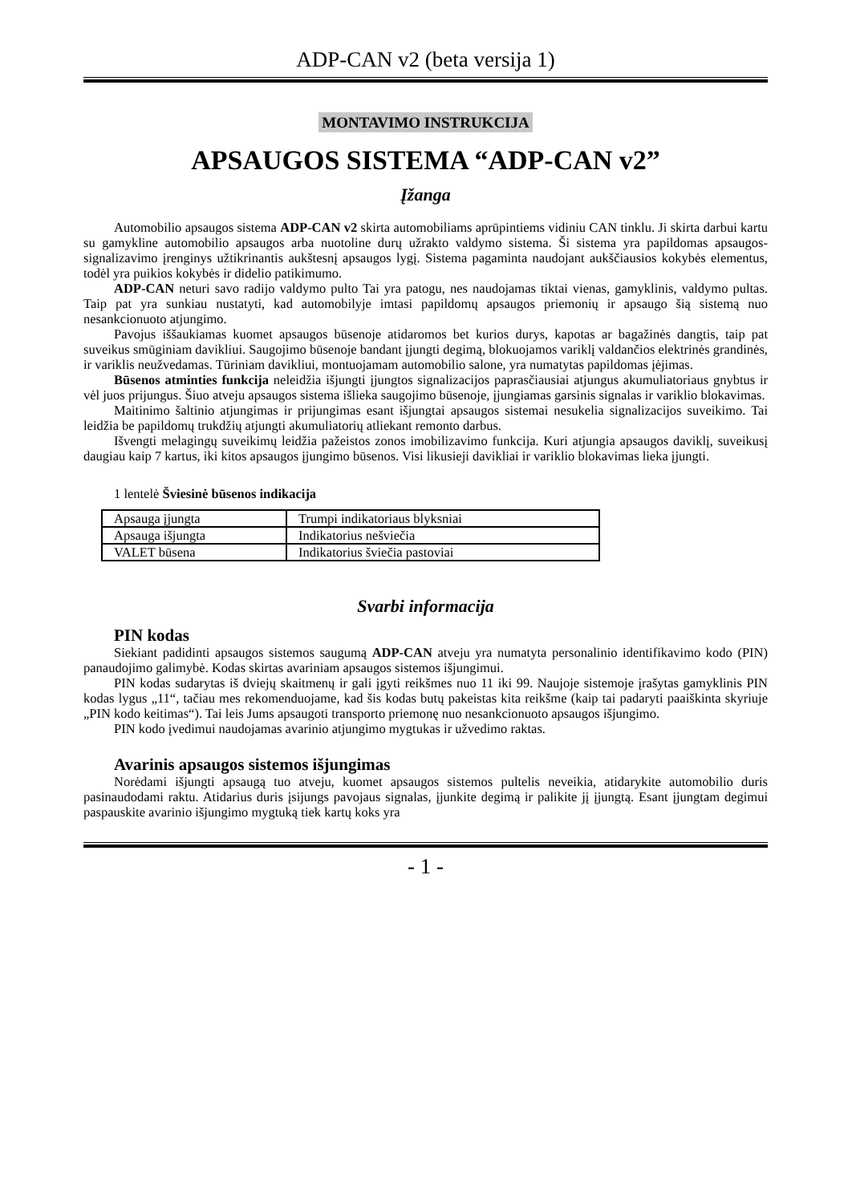ADP-CAN v2 (beta versija 1)
MONTAVIMO INSTRUKCIJA
APSAUGOS SISTEMA “ADP-CAN v2”
Įžanga
Automobilio apsaugos sistema ADP-CAN v2 skirta automobiliams aprūpintiems vidiniu CAN tinklu. Ji skirta darbui kartu su gamykline automobilio apsaugos arba nuotoline durų užrakto valdymo sistema. Ši sistema yra papildomas apsaugos-signalizavimo įrenginys užtikrinantis aukštesnį apsaugos lygį. Sistema pagaminta naudojant aukščiausios kokybės elementus, todėl yra puikios kokybės ir didelio patikimumo.
ADP-CAN neturi savo radijo valdymo pulto Tai yra patogu, nes naudojamas tiktai vienas, gamyklinis, valdymo pultas. Taip pat yra sunkiau nustatyti, kad automobilyje imtasi papildomų apsaugos priemonių ir apsaugo šią sistemą nuo nesankcionuoto atjungimo.
Pavojus iššaukiamas kuomet apsaugos būsenoje atidaromos bet kurios durys, kapotas ar bagažinės dangtis, taip pat suveikus smūginiam davikliui. Saugojimo būsenoje bandant įjungti degimą, blokuojamos variklį valdančios elektrinės grandinės, ir variklis neužvedamas. Tūriniam davikliui, montuojamam automobilio salone, yra numatytas papildomas įėjimas.
Būsenos atminties funkcija neleidžia išjungti įjungtos signalizacijos paprasčiausiai atjungus akumuliatoriaus gnybtus ir vėl juos prijungus. Šiuo atveju apsaugos sistema išlieka saugojimo būsenoje, įjungiamas garsinis signalas ir variklio blokavimas.
Maitinimo šaltinio atjungimas ir prijungimas esant išjungtai apsaugos sistemai nesukelia signalizacijos suveikimo. Tai leidžia be papildomų trukdžių atjungti akumuliatorių atliekant remonto darbus.
Išvengti melagingų suveikimų leidžia pažeistos zonos imobilizavimo funkcija. Kuri atjungia apsaugos daviklį, suveikusį daugiau kaip 7 kartus, iki kitos apsaugos įjungimo būsenos. Visi likusieji davikliai ir variklio blokavimas lieka įjungti.
1 lentelė Šviesinė būsenos indikacija
| Apsauga įjungta | Trumpi indikatoriaus blyksniai |
| Apsauga išjungta | Indikatorius nešviečia |
| VALET būsena | Indikatorius šviečia pastoviai |
Svarbi informacija
PIN kodas
Siekiant padidinti apsaugos sistemos saugumą ADP-CAN atveju yra numatyta personalinio identifikavimo kodo (PIN) panaudojimo galimybė. Kodas skirtas avariniam apsaugos sistemos išjungimui.
PIN kodas sudarytas iš dviejų skaitmenų ir gali įgyti reikšmes nuo 11 iki 99. Naujoje sistemoje įrašytas gamyklinis PIN kodas lygus „11“, tačiau mes rekomenduojame, kad šis kodas butų pakeistas kita reikšme (kaip tai padaryti paaiškinta skyriuje „PIN kodo keitimas“). Tai leis Jums apsaugoti transporto priemonę nuo nesankcionuoto apsaugos išjungimo.
PIN kodo įvedimui naudojamas avarinio atjungimo mygtukas ir užvedimo raktas.
Avarinis apsaugos sistemos išjungimas
Norėdami išjungti apsaugą tuo atveju, kuomet apsaugos sistemos pultelis neveikia, atidarykite automobilio duris pasinaudodami raktu. Atidarius duris įsijungs pavojaus signalas, įjunkite degimą ir palikite jį įjungtą. Esant įjungtam degimui paspauskite avarinio išjungimo mygtuką tiek kartų koks yra
- 1 -